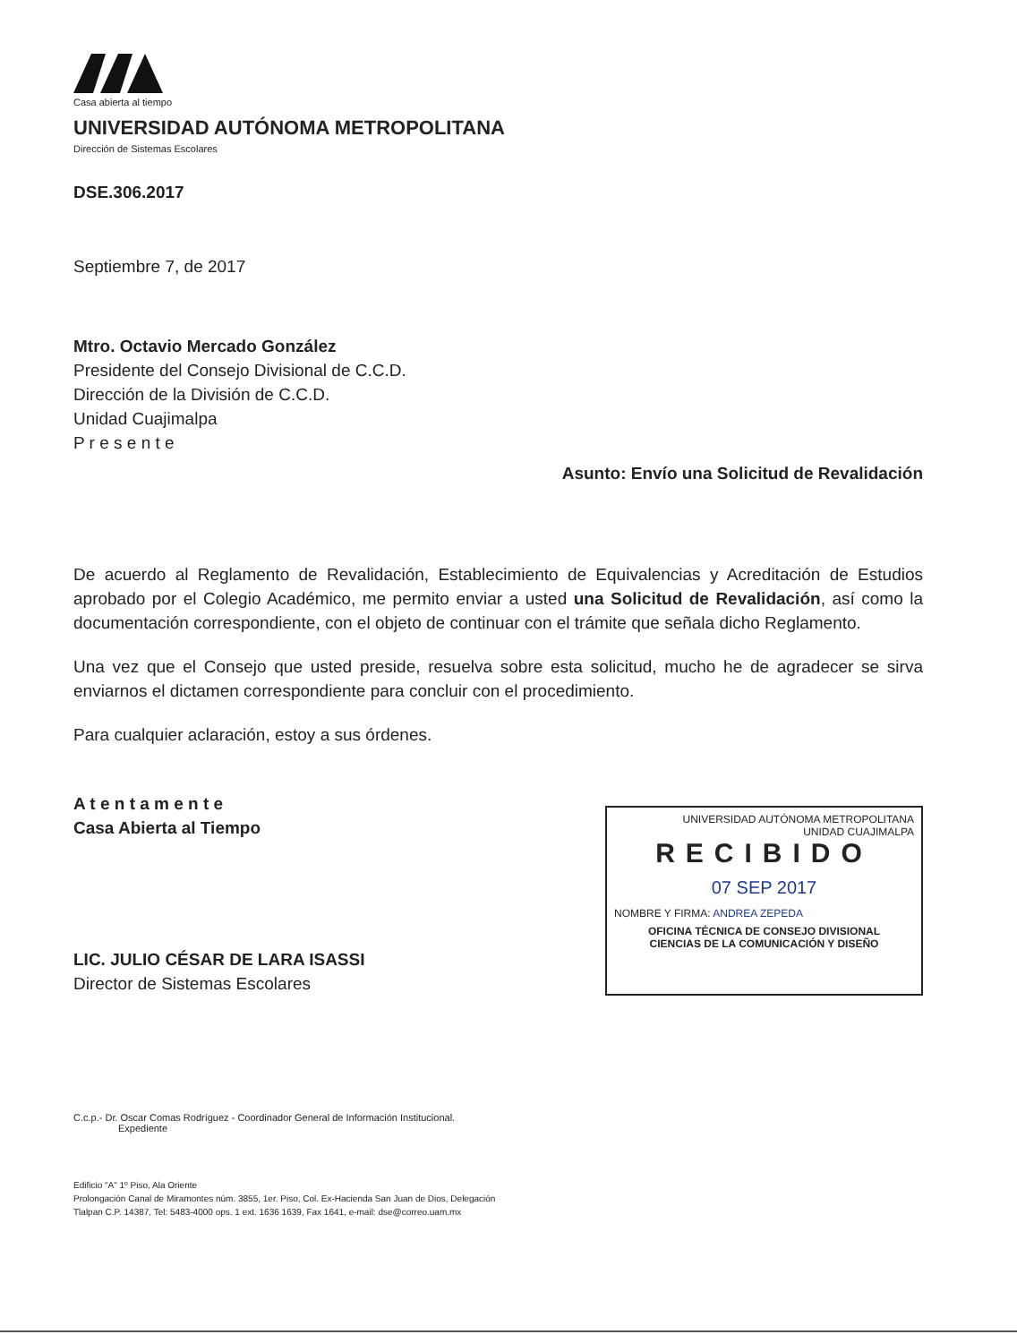Casa abierta al tiempo
UNIVERSIDAD AUTÓNOMA METROPOLITANA
Dirección de Sistemas Escolares
DSE.306.2017
Septiembre 7, de 2017
Mtro. Octavio Mercado González
Presidente del Consejo Divisional de C.C.D.
Dirección de la División de C.C.D.
Unidad Cuajimalpa
P r e s e n t e
Asunto: Envío una Solicitud de Revalidación
De acuerdo al Reglamento de Revalidación, Establecimiento de Equivalencias y Acreditación de Estudios aprobado por el Colegio Académico, me permito enviar a usted una Solicitud de Revalidación, así como la documentación correspondiente, con el objeto de continuar con el trámite que señala dicho Reglamento.
Una vez que el Consejo que usted preside, resuelva sobre esta solicitud, mucho he de agradecer se sirva enviarnos el dictamen correspondiente para concluir con el procedimiento.
Para cualquier aclaración, estoy a sus órdenes.
A t e n t a m e n t e
Casa Abierta al Tiempo
LIC. JULIO CÉSAR DE LARA ISASSI
Director de Sistemas Escolares
UNIVERSIDAD AUTÓNOMA METROPOLITANA
UNIDAD CUAJIMALPA
RECIBIDO
07 SEP 2017
NOMBRE Y FIRMA: ANDREA ZEPEDA
OFICINA TÉCNICA DE CONSEJO DIVISIONAL
CIENCIAS DE LA COMUNICACIÓN Y DISEÑO
C.c.p.- Dr. Oscar Comas Rodríguez - Coordinador General de Información Institucional.
Expediente
Edificio "A" 1º Piso, Ala Oriente
Prolongación Canal de Miramontes núm. 3855, 1er. Piso, Col. Ex-Hacienda San Juan de Dios, Delegación
Tlalpan C.P. 14387, Tel: 5483-4000 ops. 1 ext. 1636 1639, Fax 1641, e-mail: dse@correo.uam.mx